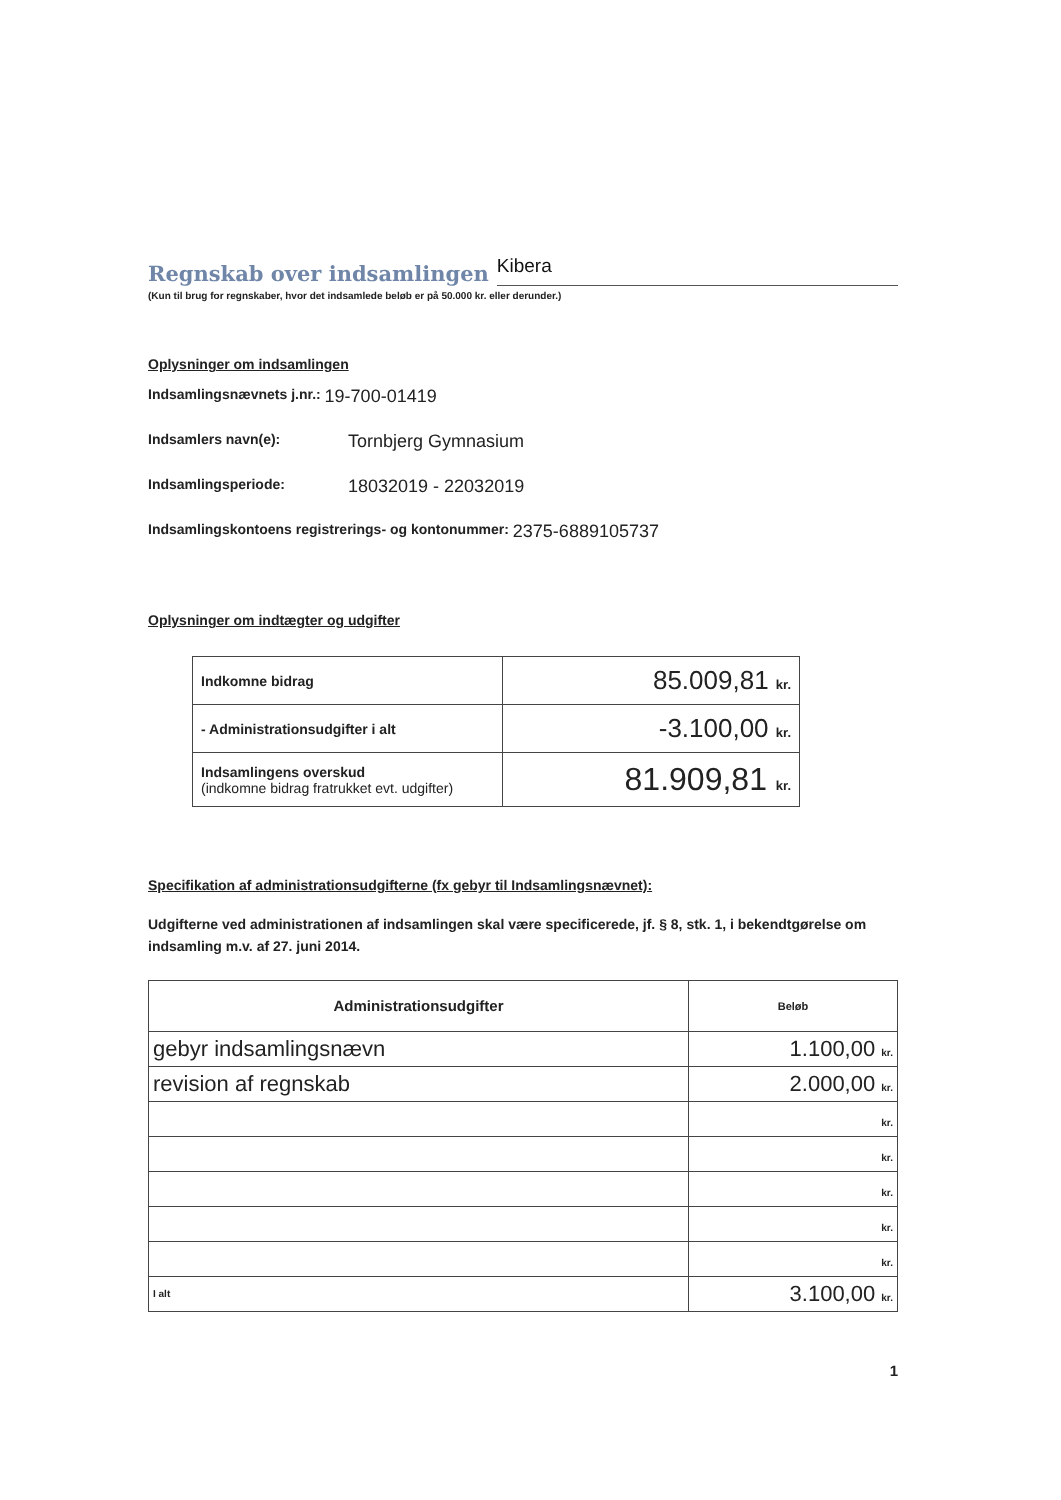Regnskab over indsamlingen Kibera
(Kun til brug for regnskaber, hvor det indsamlede beløb er på 50.000 kr. eller derunder.)
Oplysninger om indsamlingen
Indsamlingsnævnets j.nr.: 19-700-01419
Indsamlers navn(e): Tornbjerg Gymnasium
Indsamlingsperiode: 18032019 - 22032019
Indsamlingskontoens registrerings- og kontonummer: 2375-6889105737
Oplysninger om indtægter og udgifter
| Indkomne bidrag | 85.009,81 kr. |
| - Administrationsudgifter i alt | -3.100,00 kr. |
| Indsamlingens overskud (indkomne bidrag fratrukket evt. udgifter) | 81.909,81 kr. |
Specifikation af administrationsudgifterne (fx gebyr til Indsamlingsnævnet):
Udgifterne ved administrationen af indsamlingen skal være specificerede, jf. § 8, stk. 1, i bekendtgørelse om indsamling m.v. af 27. juni 2014.
| Administrationsudgifter | Beløb |
| --- | --- |
| gebyr indsamlingsnævn | 1.100,00 kr. |
| revision af regnskab | 2.000,00 kr. |
| | kr. |
| | kr. |
| | kr. |
| | kr. |
| | kr. |
| I alt | 3.100,00 kr. |
1